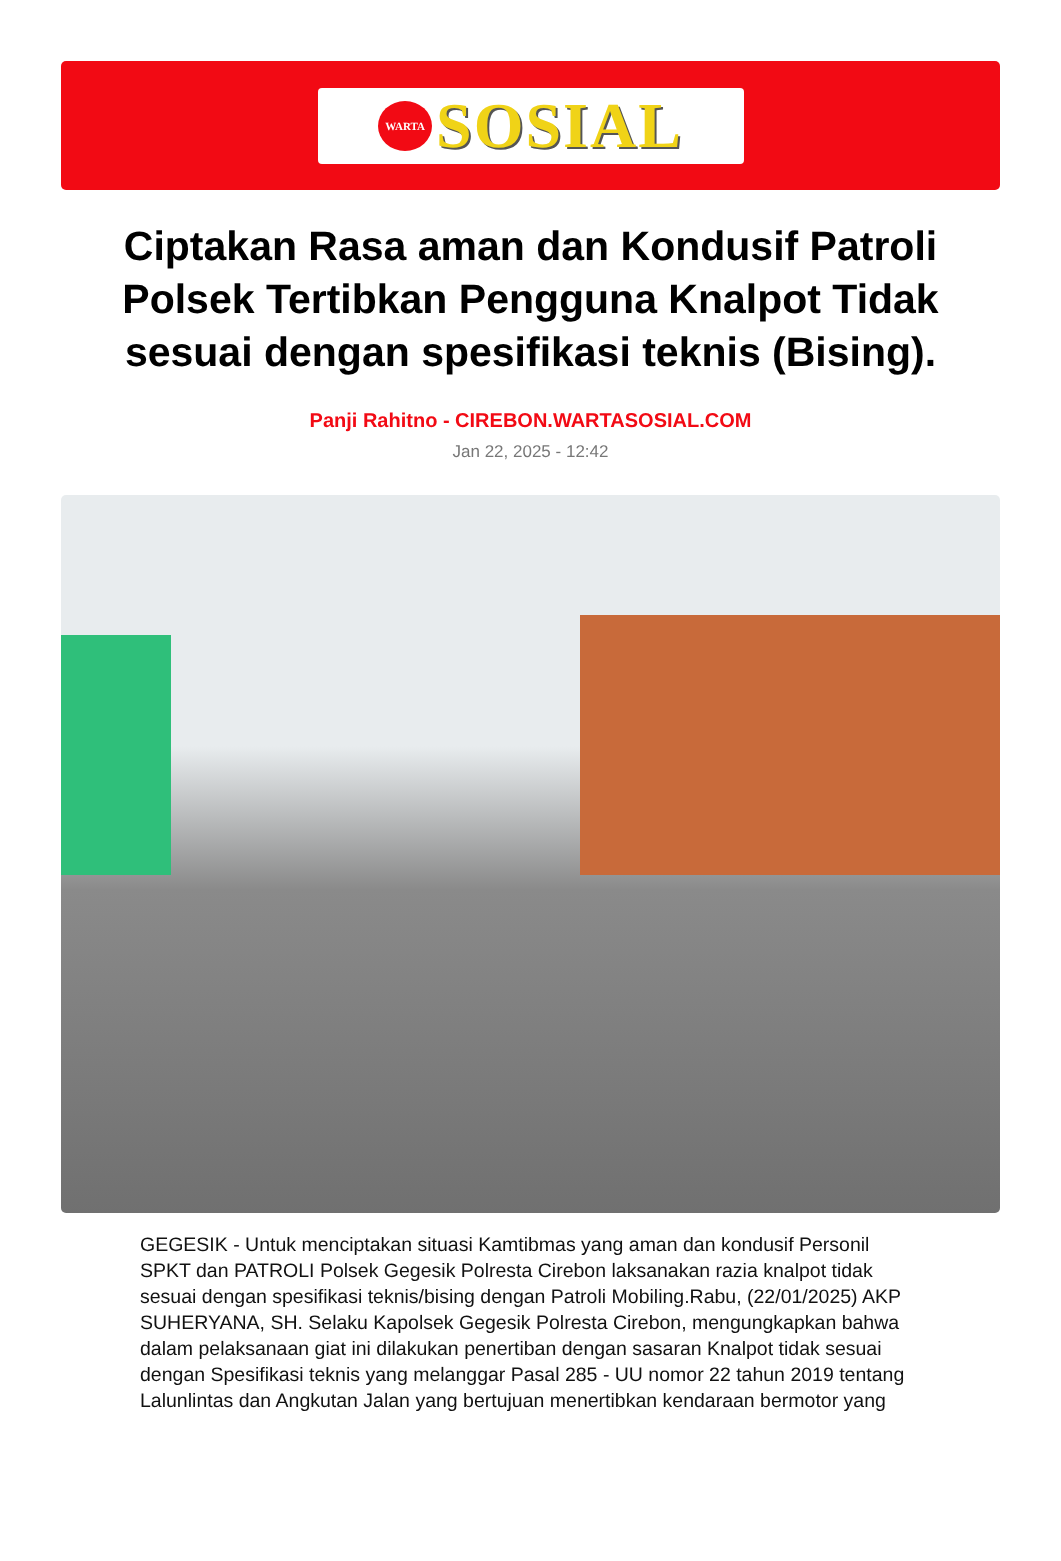WARTA
SOSIAL
Ciptakan Rasa aman dan Kondusif Patroli Polsek Tertibkan Pengguna Knalpot Tidak sesuai dengan spesifikasi teknis (Bising).
Panji Rahitno - CIREBON.WARTASOSIAL.COM
Jan 22, 2025 - 12:42
GEGESIK - Untuk menciptakan situasi Kamtibmas yang aman dan kondusif Personil SPKT dan PATROLI Polsek Gegesik Polresta Cirebon laksanakan razia knalpot tidak sesuai dengan spesifikasi teknis/bising dengan Patroli Mobiling.Rabu, (22/01/2025) AKP SUHERYANA, SH. Selaku Kapolsek Gegesik Polresta Cirebon, mengungkapkan bahwa dalam pelaksanaan giat ini dilakukan penertiban dengan sasaran Knalpot tidak sesuai dengan Spesifikasi teknis yang melanggar Pasal 285 - UU nomor 22 tahun 2019 tentang Lalunlintas dan Angkutan Jalan yang bertujuan menertibkan kendaraan bermotor yang